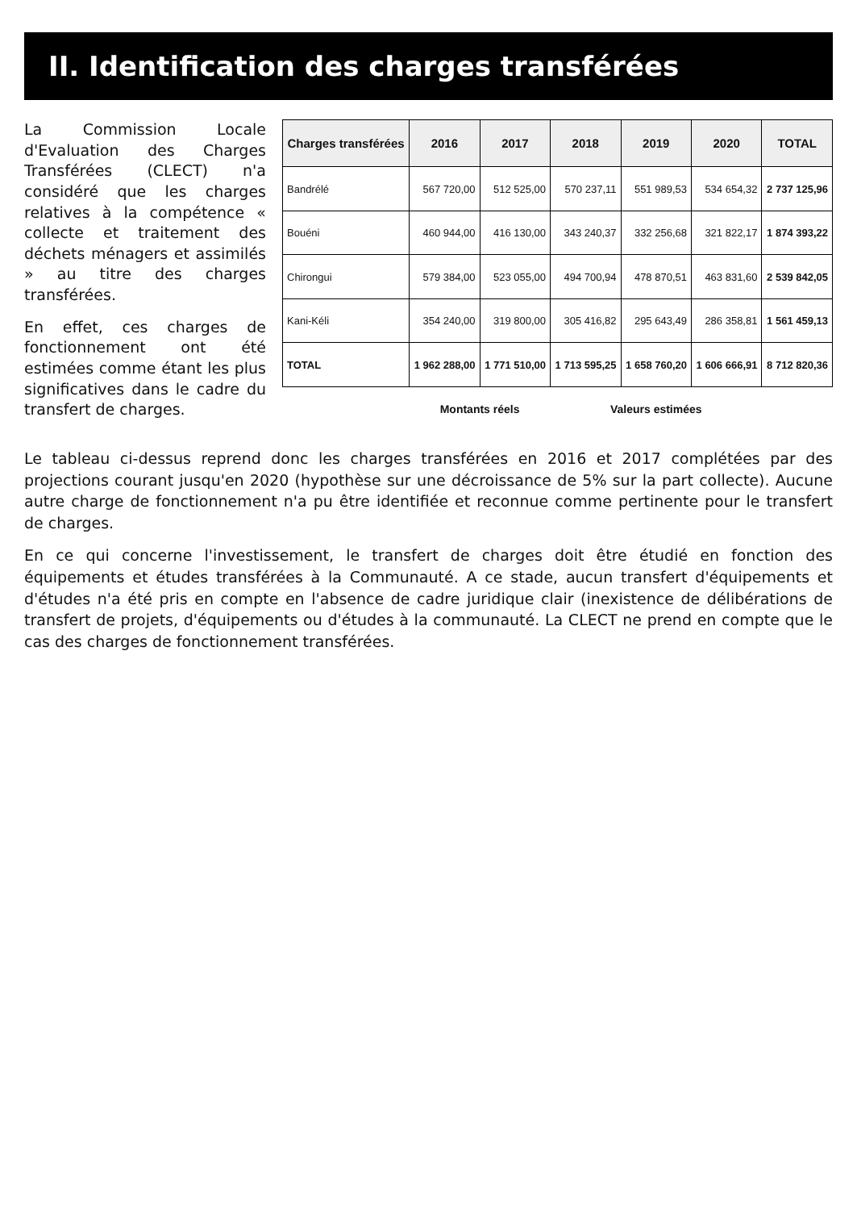II. Identification des charges transférées
La Commission Locale d'Evaluation des Charges Transférées (CLECT) n'a considéré que les charges relatives à la compétence « collecte et traitement des déchets ménagers et assimilés » au titre des charges transférées.
En effet, ces charges de fonctionnement ont été estimées comme étant les plus significatives dans le cadre du transfert de charges.
| Charges transférées | 2016 | 2017 | 2018 | 2019 | 2020 | TOTAL |
| --- | --- | --- | --- | --- | --- | --- |
| Bandrélé | 567 720,00 | 512 525,00 | 570 237,11 | 551 989,53 | 534 654,32 | 2 737 125,96 |
| Bouéni | 460 944,00 | 416 130,00 | 343 240,37 | 332 256,68 | 321 822,17 | 1 874 393,22 |
| Chirongui | 579 384,00 | 523 055,00 | 494 700,94 | 478 870,51 | 463 831,60 | 2 539 842,05 |
| Kani-Kéli | 354 240,00 | 319 800,00 | 305 416,82 | 295 643,49 | 286 358,81 | 1 561 459,13 |
| TOTAL | 1 962 288,00 | 1 771 510,00 | 1 713 595,25 | 1 658 760,20 | 1 606 666,91 | 8 712 820,36 |
| | Montants réels | | Valeurs estimées | | | |
Le tableau ci-dessus reprend donc les charges transférées en 2016 et 2017 complétées par des projections courant jusqu'en 2020 (hypothèse sur une décroissance de 5% sur la part collecte). Aucune autre charge de fonctionnement n'a pu être identifiée et reconnue comme pertinente pour le transfert de charges.
En ce qui concerne l'investissement, le transfert de charges doit être étudié en fonction des équipements et études transférées à la Communauté. A ce stade, aucun transfert d'équipements et d'études n'a été pris en compte en l'absence de cadre juridique clair (inexistence de délibérations de transfert de projets, d'équipements ou d'études à la communauté. La CLECT ne prend en compte que le cas des charges de fonctionnement transférées.